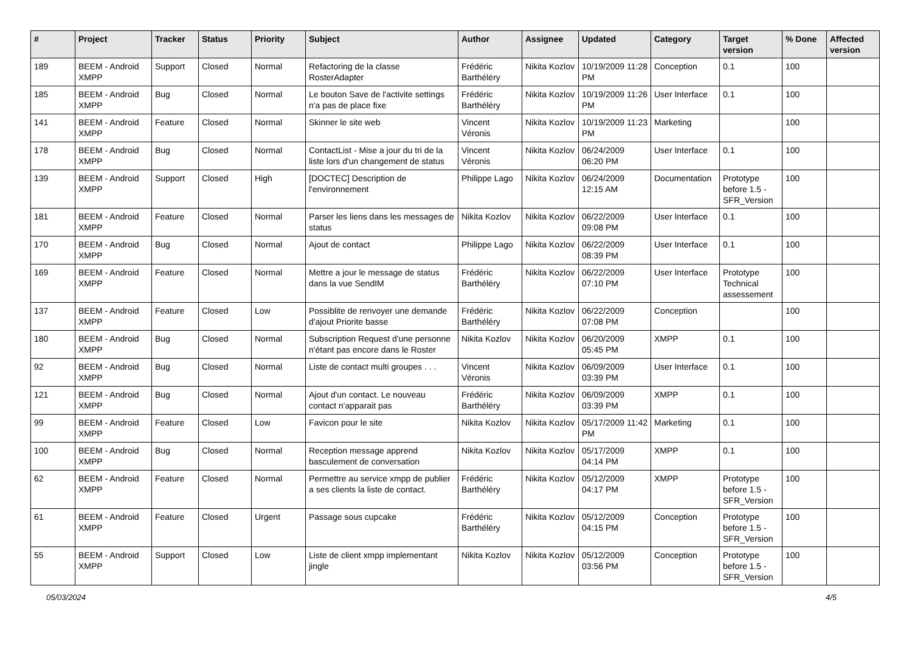| # | Project | Tracker | Status | Priority | Subject | Author | Assignee | Updated | Category | Target version | % Done | Affected version |
| --- | --- | --- | --- | --- | --- | --- | --- | --- | --- | --- | --- | --- |
| 189 | BEEM - Android XMPP | Support | Closed | Normal | Refactoring de la classe RosterAdapter | Frédéric Barthéléry | Nikita Kozlov | 10/19/2009 11:28 PM | Conception | 0.1 | 100 | |
| 185 | BEEM - Android XMPP | Bug | Closed | Normal | Le bouton Save de l'activite settings n'a pas de place fixe | Frédéric Barthéléry | Nikita Kozlov | 10/19/2009 11:26 PM | User Interface | 0.1 | 100 | |
| 141 | BEEM - Android XMPP | Feature | Closed | Normal | Skinner le site web | Vincent Véronis | Nikita Kozlov | 10/19/2009 11:23 PM | Marketing | | 100 | |
| 178 | BEEM - Android XMPP | Bug | Closed | Normal | ContactList - Mise a jour du tri de la liste lors d'un changement de status | Vincent Véronis | Nikita Kozlov | 06/24/2009 06:20 PM | User Interface | 0.1 | 100 | |
| 139 | BEEM - Android XMPP | Support | Closed | High | [DOCTEC] Description de l'environnement | Philippe Lago | Nikita Kozlov | 06/24/2009 12:15 AM | Documentation | Prototype before 1.5 - SFR_Version | 100 | |
| 181 | BEEM - Android XMPP | Feature | Closed | Normal | Parser les liens dans les messages de status | Nikita Kozlov | Nikita Kozlov | 06/22/2009 09:08 PM | User Interface | 0.1 | 100 | |
| 170 | BEEM - Android XMPP | Bug | Closed | Normal | Ajout de contact | Philippe Lago | Nikita Kozlov | 06/22/2009 08:39 PM | User Interface | 0.1 | 100 | |
| 169 | BEEM - Android XMPP | Feature | Closed | Normal | Mettre a jour le message de status dans la vue SendIM | Frédéric Barthéléry | Nikita Kozlov | 06/22/2009 07:10 PM | User Interface | Prototype Technical assessement | 100 | |
| 137 | BEEM - Android XMPP | Feature | Closed | Low | Possiblite de renvoyer une demande d'ajout Priorite basse | Frédéric Barthéléry | Nikita Kozlov | 06/22/2009 07:08 PM | Conception | | 100 | |
| 180 | BEEM - Android XMPP | Bug | Closed | Normal | Subscription Request d'une personne n'étant pas encore dans le Roster | Nikita Kozlov | Nikita Kozlov | 06/20/2009 05:45 PM | XMPP | 0.1 | 100 | |
| 92 | BEEM - Android XMPP | Bug | Closed | Normal | Liste de contact multi groupes . . . | Vincent Véronis | Nikita Kozlov | 06/09/2009 03:39 PM | User Interface | 0.1 | 100 | |
| 121 | BEEM - Android XMPP | Bug | Closed | Normal | Ajout d'un contact. Le nouveau contact n'apparait pas | Frédéric Barthéléry | Nikita Kozlov | 06/09/2009 03:39 PM | XMPP | 0.1 | 100 | |
| 99 | BEEM - Android XMPP | Feature | Closed | Low | Favicon pour le site | Nikita Kozlov | Nikita Kozlov | 05/17/2009 11:42 PM | Marketing | 0.1 | 100 | |
| 100 | BEEM - Android XMPP | Bug | Closed | Normal | Reception message apprend basculement de conversation | Nikita Kozlov | Nikita Kozlov | 05/17/2009 04:14 PM | XMPP | 0.1 | 100 | |
| 62 | BEEM - Android XMPP | Feature | Closed | Normal | Permettre au service xmpp de publier a ses clients la liste de contact. | Frédéric Barthéléry | Nikita Kozlov | 05/12/2009 04:17 PM | XMPP | Prototype before 1.5 - SFR_Version | 100 | |
| 61 | BEEM - Android XMPP | Feature | Closed | Urgent | Passage sous cupcake | Frédéric Barthéléry | Nikita Kozlov | 05/12/2009 04:15 PM | Conception | Prototype before 1.5 - SFR_Version | 100 | |
| 55 | BEEM - Android XMPP | Support | Closed | Low | Liste de client xmpp implementant jingle | Nikita Kozlov | Nikita Kozlov | 05/12/2009 03:56 PM | Conception | Prototype before 1.5 - SFR_Version | 100 | |
05/03/2024 4/5